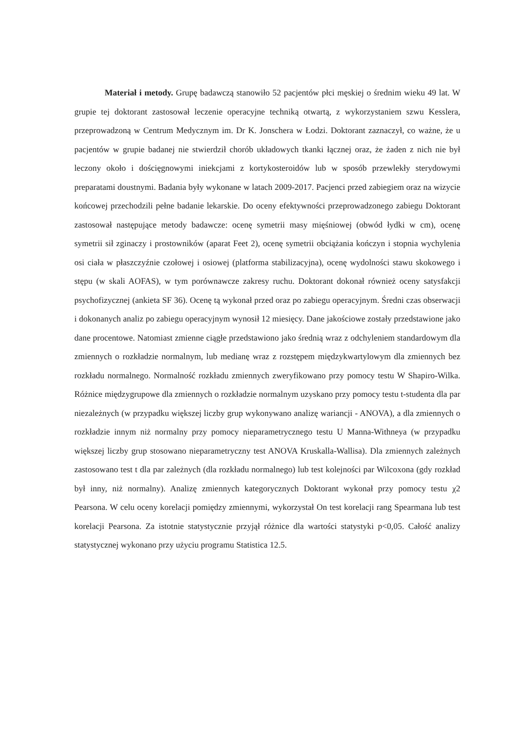Materiał i metody. Grupę badawczą stanowiło 52 pacjentów płci męskiej o średnim wieku 49 lat. W grupie tej doktorant zastosował leczenie operacyjne techniką otwartą, z wykorzystaniem szwu Kesslera, przeprowadzoną w Centrum Medycznym im. Dr K. Jonschera w Łodzi. Doktorant zaznaczył, co ważne, że u pacjentów w grupie badanej nie stwierdził chorób układowych tkanki łącznej oraz, że żaden z nich nie był leczony około i dościęgnowymi iniekcjami z kortykosteroidów lub w sposób przewlekły sterydowymi preparatami doustnymi. Badania były wykonane w latach 2009-2017. Pacjenci przed zabiegiem oraz na wizycie końcowej przechodzili pełne badanie lekarskie. Do oceny efektywności przeprowadzonego zabiegu Doktorant zastosował następujące metody badawcze: ocenę symetrii masy mięśniowej (obwód łydki w cm), ocenę symetrii sił zginaczy i prostowników (aparat Feet 2), ocenę symetrii obciążania kończyn i stopnia wychylenia osi ciała w płaszczyźnie czołowej i osiowej (platforma stabilizacyjna), ocenę wydolności stawu skokowego i stępu (w skali AOFAS), w tym porównawcze zakresy ruchu. Doktorant dokonał również oceny satysfakcji psychofizycznej (ankieta SF 36). Ocenę tą wykonał przed oraz po zabiegu operacyjnym. Średni czas obserwacji i dokonanych analiz po zabiegu operacyjnym wynosił 12 miesięcy. Dane jakościowe zostały przedstawione jako dane procentowe. Natomiast zmienne ciągłe przedstawiono jako średnią wraz z odchyleniem standardowym dla zmiennych o rozkładzie normalnym, lub medianę wraz z rozstępem międzykwartylowym dla zmiennych bez rozkładu normalnego. Normalność rozkładu zmiennych zweryfikowano przy pomocy testu W Shapiro-Wilka. Różnice międzygrupowe dla zmiennych o rozkładzie normalnym uzyskano przy pomocy testu t-studenta dla par niezależnych (w przypadku większej liczby grup wykonywano analizę wariancji - ANOVA), a dla zmiennych o rozkładzie innym niż normalny przy pomocy nieparametrycznego testu U Manna-Withneya (w przypadku większej liczby grup stosowano nieparametryczny test ANOVA Kruskalla-Wallisa). Dla zmiennych zależnych zastosowano test t dla par zależnych (dla rozkładu normalnego) lub test kolejności par Wilcoxona (gdy rozkład był inny, niż normalny). Analizę zmiennych kategorycznych Doktorant wykonał przy pomocy testu χ2 Pearsona. W celu oceny korelacji pomiędzy zmiennymi, wykorzystał On test korelacji rang Spearmana lub test korelacji Pearsona. Za istotnie statystycznie przyjął różnice dla wartości statystyki p<0,05. Całość analizy statystycznej wykonano przy użyciu programu Statistica 12.5.